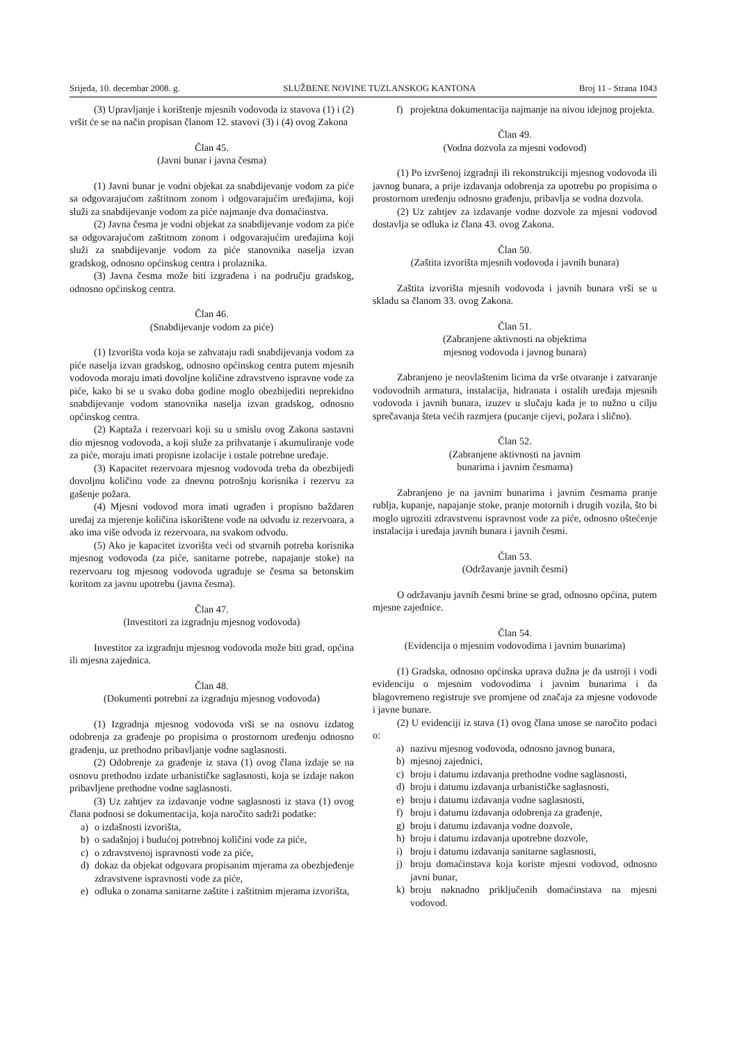Srijeda, 10. decembar 2008. g. SLUŽBENE NOVINE TUZLANSKOG KANTONA Broj 11 - Strana 1043
(3) Upravljanje i korištenje mjesnih vodovoda iz stavova (1) i (2) vršit će se na način propisan članom 12. stavovi (3) i (4) ovog Zakona
Član 45.
(Javni bunar i javna česma)
(1) Javni bunar je vodni objekat za snabdijevanje vodom za piće sa odgovarajućom zaštitnom zonom i odgovarajućim uređajima, koji služi za snabdijevanje vodom za piće najmanje dva domaćinstva.
(2) Javna česma je vodni objekat za snabdijevanje vodom za piće sa odgovarajućom zaštitnom zonom i odgovarajućim uređajima koji služi za snabdijevanje vodom za piće stanovnika naselja izvan gradskog, odnosno općinskog centra i prolaznika.
(3) Javna česma može biti izgrađena i na području gradskog, odnosno općinskog centra.
Član 46.
(Snabdijevanje vodom za piće)
(1) Izvorišta voda koja se zahvataju radi snabdijevanja vodom za piće naselja izvan gradskog, odnosno općinskog centra putem mjesnih vodovoda moraju imati dovoljne količine zdravstveno ispravne vode za piće, kako bi se u svako doba godine moglo obezbijediti neprekidno snabdijevanje vodom stanovnika naselja izvan gradskog, odnosno općinskog centra.
(2) Kaptaža i rezervoari koji su u smislu ovog Zakona sastavni dio mjesnog vodovoda, a koji služe za prihvatanje i akumuliranje vode za piće, moraju imati propisne izolacije i ostale potrebne uređaje.
(3) Kapacitet rezervoara mjesnog vodovoda treba da obezbijedi dovoljnu količinu vode za dnevnu potrošnju korisnika i rezervu za gašenje požara.
(4) Mjesni vodovod mora imati ugrađen i propisno baždaren uređaj za mjerenje količina iskorištene vode na odvodu iz rezervoara, a ako ima više odvoda iz rezervoara, na svakom odvodu.
(5) Ako je kapacitet izvorišta veći od stvarnih potreba korisnika mjesnog vodovoda (za piće, sanitarne potrebe, napajanje stoke) na rezervoaru tog mjesnog vodovoda ugrađuje se česma sa betonskim koritom za javnu upotrebu (javna česma).
Član 47.
(Investitori za izgradnju mjesnog vodovoda)
Investitor za izgradnju mjesnog vodovoda može biti grad, općina ili mjesna zajednica.
Član 48.
(Dokumenti potrebni za izgradnju mjesnog vodovoda)
(1) Izgradnja mjesnog vodovoda vrši se na osnovu izdatog odobrenja za građenje po propisima o prostornom uređenju odnosno građenju, uz prethodno pribavljanje vodne saglasnosti.
(2) Odobrenje za građenje iz stava (1) ovog člana izdaje se na osnovu prethodno izdate urbanističke saglasnosti, koja se izdaje nakon pribavljene prethodne vodne saglasnosti.
(3) Uz zahtjev za izdavanje vodne saglasnosti iz stava (1) ovog člana podnosi se dokumentacija, koja naročito sadrži podatke:
a) o izdašnosti izvorišta,
b) o sadašnjoj i budućoj potrebnoj količini vode za piće,
c) o zdravstvenoj ispravnosti vode za piće,
d) dokaz da objekat odgovara propisanim mjerama za obezbjeđenje zdravstvene ispravnosti vode za piće,
e) odluka o zonama sanitarne zaštite i zaštitnim mjerama izvorišta,
f) projektna dokumentacija najmanje na nivou idejnog projekta.
Član 49.
(Vodna dozvola za mjesni vodovod)
(1) Po izvršenoj izgradnji ili rekonstrukciji mjesnog vodovoda ili javnog bunara, a prije izdavanja odobrenja za upotrebu po propisima o prostornom uređenju odnosno građenju, pribavlja se vodna dozvola.
(2) Uz zahtjev za izdavanje vodne dozvole za mjesni vodovod dostavlja se odluka iz člana 43. ovog Zakona.
Član 50.
(Zaštita izvorišta mjesnih vodovoda i javnih bunara)
Zaštita izvorišta mjesnih vodovoda i javnih bunara vrši se u skladu sa članom 33. ovog Zakona.
Član 51.
(Zabranjene aktivnosti na objektima
mjesnog vodovoda i javnog bunara)
Zabranjeno je neovlaštenim licima da vrše otvaranje i zatvaranje vodovodnih armatura, instalacija, hidranata i ostalih uređaja mjesnih vodovoda i javnih bunara, izuzev u slučaju kada je to nužno u cilju sprečavanja šteta većih razmjera (pucanje cijevi, požara i slično).
Član 52.
(Zabranjene aktivnosti na javnim
bunarima i javnim česmama)
Zabranjeno je na javnim bunarima i javnim česmama pranje rublja, kupanje, napajanje stoke, pranje motornih i drugih vozila, što bi moglo ugroziti zdravstvenu ispravnost vode za piće, odnosno oštećenje instalacija i uređaja javnih bunara i javnih česmi.
Član 53.
(Održavanje javnih česmi)
O održavanju javnih česmi brine se grad, odnosno općina, putem mjesne zajednice.
Član 54.
(Evidencija o mjesnim vodovodima i javnim bunarima)
(1) Gradska, odnosno općinska uprava dužna je da ustroji i vodi evidenciju o mjesnim vodovodima i javnim bunarima i da blagovremeno registruje sve promjene od značaja za mjesne vodovode i javne bunare.
(2) U evidenciji iz stava (1) ovog člana unose se naročito podaci o:
a) nazivu mjesnog vodovoda, odnosno javnog bunara,
b) mjesnoj zajednici,
c) broju i datumu izdavanja prethodne vodne saglasnosti,
d) broju i datumu izdavanja urbanističke saglasnosti,
e) broju i datumu izdavanja vodne saglasnosti,
f) broju i datumu izdavanja odobrenja za građenje,
g) broju i datumu izdavanja vodne dozvole,
h) broju i datumu izdavanja upotrebne dozvole,
i) broju i datumu izdavanja sanitarne saglasnosti,
j) broju domaćinstava koja koriste mjesni vodovod, odnosno javni bunar,
k) broju naknadno priključenih domaćinstava na mjesni vodovod.